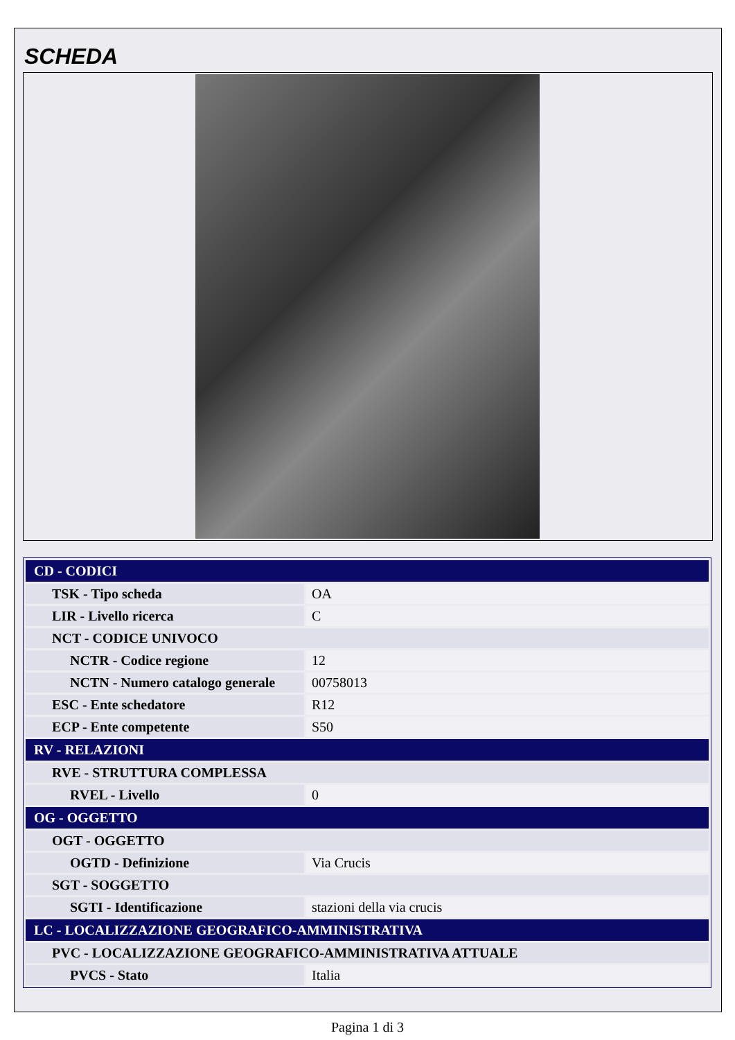SCHEDA
| CD - CODICI | |
| TSK - Tipo scheda | OA |
| LIR - Livello ricerca | C |
| NCT - CODICE UNIVOCO | |
| NCTR - Codice regione | 12 |
| NCTN - Numero catalogo generale | 00758013 |
| ESC - Ente schedatore | R12 |
| ECP - Ente competente | S50 |
| RV - RELAZIONI | |
| RVE - STRUTTURA COMPLESSA | |
| RVEL - Livello | 0 |
| OG - OGGETTO | |
| OGT - OGGETTO | |
| OGTD - Definizione | Via Crucis |
| SGT - SOGGETTO | |
| SGTI - Identificazione | stazioni della via crucis |
| LC - LOCALIZZAZIONE GEOGRAFICO-AMMINISTRATIVA | |
| PVC - LOCALIZZAZIONE GEOGRAFICO-AMMINISTRATIVA ATTUALE | |
| PVCS - Stato | Italia |
Pagina 1 di 3